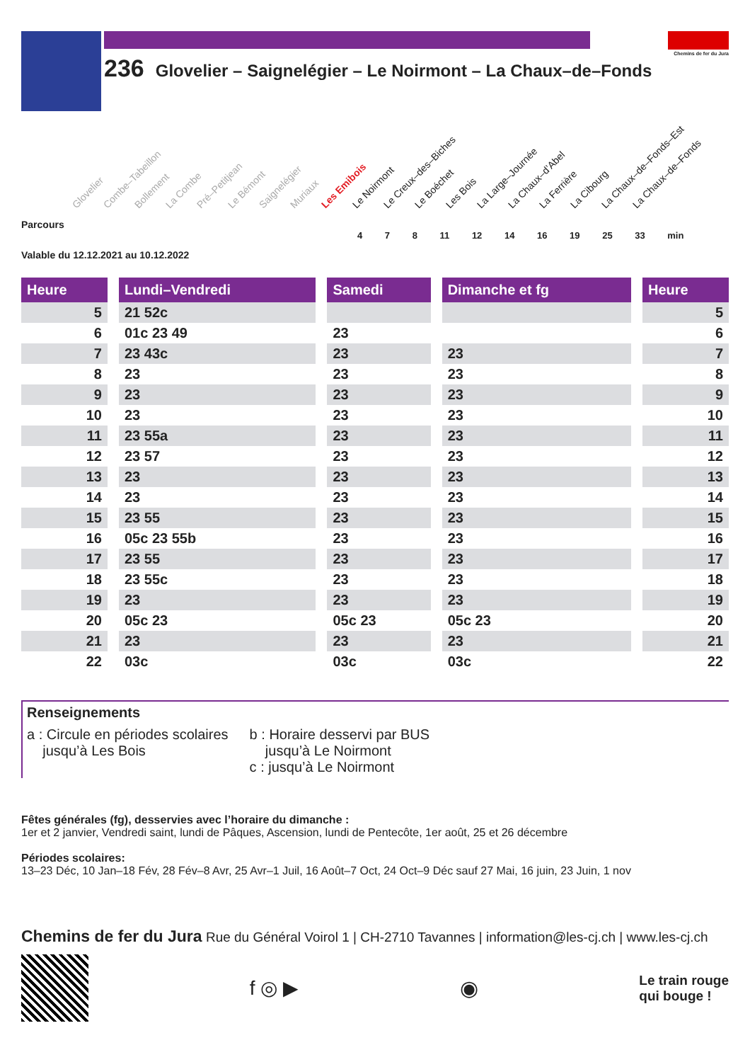236 Glovelier – Saignelégier – Le Noirmont – La Chaux–de–Fonds
Chemins de fer du Jura
Glovelier Combe–Tabeillon Bollement La Combe Pré–Petitjean Le Bémont Saignelégier Muriaux Les Emibois Le Noirmont Le Creux–des–Biches Le Boéchet Les Bois La Large–Journée La Chaux–d’Abel La Ferrière La Cibourg La Chaux–de–Fonds–Est La Chaux–de–Fonds
Parcours
4 7 8 11 12 14 16 19 25 33 min
Valable du 12.12.2021 au 10.12.2022
| Heure | | Lundi–Vendredi | | Samedi | | Dimanche et fg | | Heure |
| --- | --- | --- | --- | --- | --- | --- | --- | --- |
| 5 | | 21 52c | | | | | | 5 |
| 6 | | 01c 23 49 | | 23 | | | | 6 |
| 7 | | 23 43c | | 23 | | 23 | | 7 |
| 8 | | 23 | | 23 | | 23 | | 8 |
| 9 | | 23 | | 23 | | 23 | | 9 |
| 10 | | 23 | | 23 | | 23 | | 10 |
| 11 | | 23 55a | | 23 | | 23 | | 11 |
| 12 | | 23 57 | | 23 | | 23 | | 12 |
| 13 | | 23 | | 23 | | 23 | | 13 |
| 14 | | 23 | | 23 | | 23 | | 14 |
| 15 | | 23 55 | | 23 | | 23 | | 15 |
| 16 | | 05c 23 55b | | 23 | | 23 | | 16 |
| 17 | | 23 55 | | 23 | | 23 | | 17 |
| 18 | | 23 55c | | 23 | | 23 | | 18 |
| 19 | | 23 | | 23 | | 23 | | 19 |
| 20 | | 05c 23 | | 05c 23 | | 05c 23 | | 20 |
| 21 | | 23 | | 23 | | 23 | | 21 |
| 22 | | 03c | | 03c | | 03c | | 22 |
Renseignements
a : Circule en périodes scolaires
jusqu’à Les Bois
b : Horaire desservi par BUS
jusqu’à Le Noirmont
c : jusqu’à Le Noirmont
Fêtes générales (fg), desservies avec l’horaire du dimanche :
1er et 2 janvier, Vendredi saint, lundi de Pâques, Ascension, lundi de Pentecôte, 1er août, 25 et 26 décembre
Périodes scolaires:
13–23 Déc, 10 Jan–18 Fév, 28 Fév–8 Avr, 25 Avr–1 Juil, 16 Août–7 Oct, 24 Oct–9 Déc sauf 27 Mai, 16 juin, 23 Juin, 1 nov
Chemins de fer du Jura Rue du Général Voirol 1 | CH-2710 Tavannes | information@les-cj.ch | www.les-cj.ch
f ◎ ▶ ◉
Le train rouge
qui bouge !